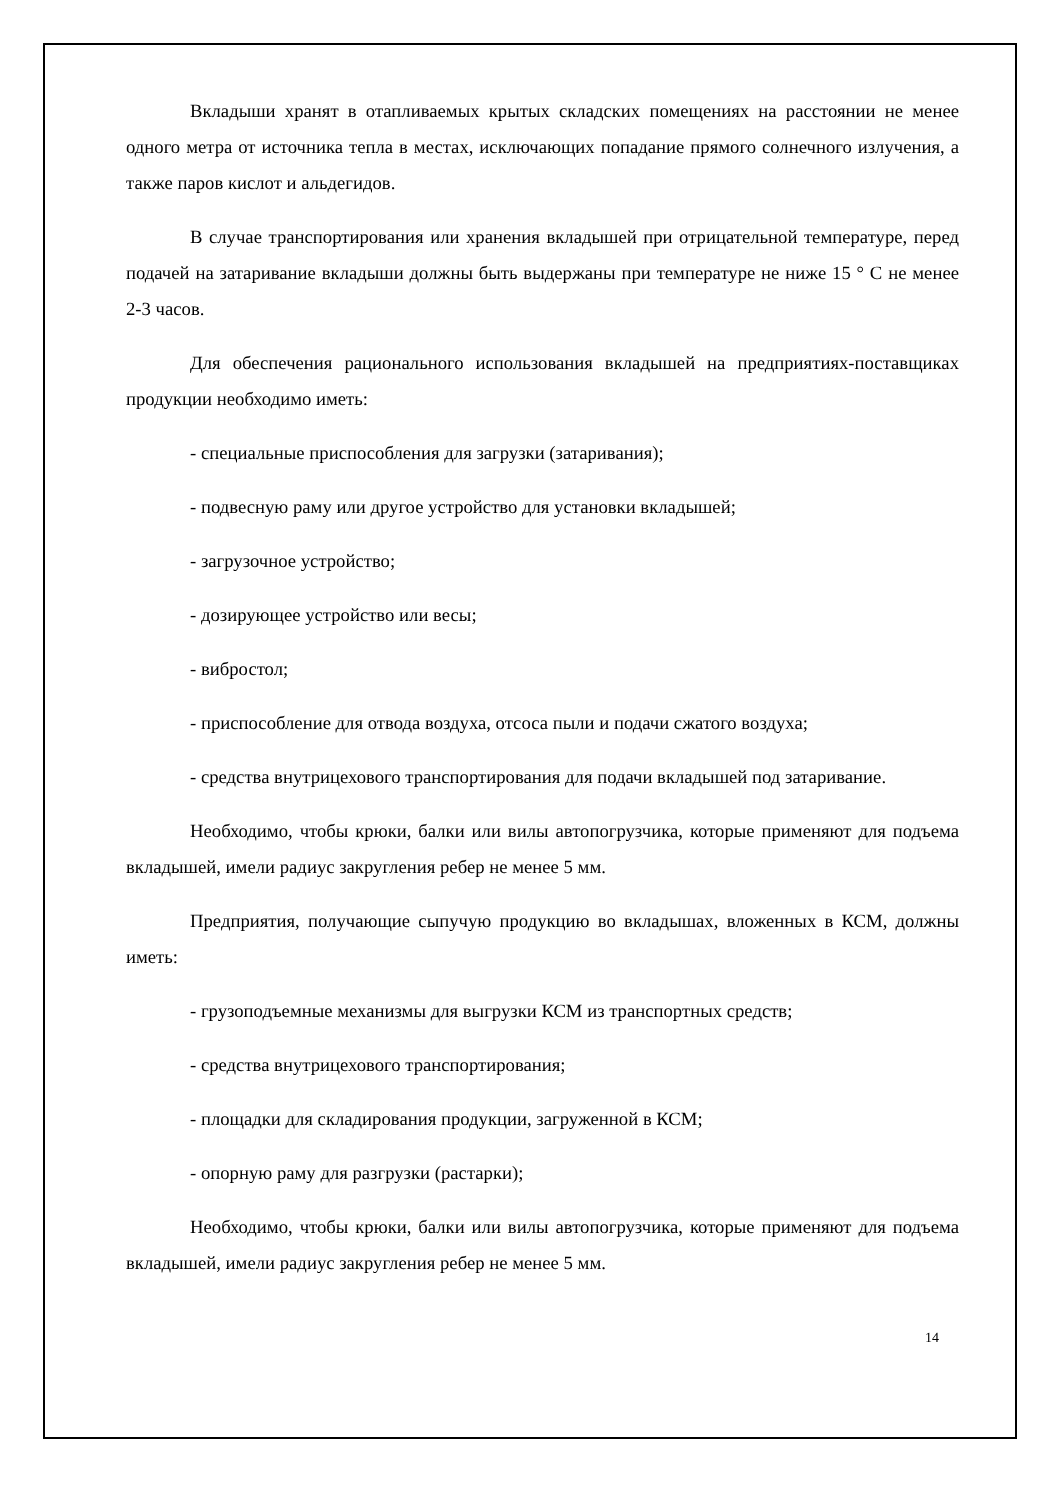Вкладыши хранят в отапливаемых крытых складских помещениях на расстоянии не менее одного метра от источника тепла в местах, исключающих попадание прямого солнечного излучения, а также паров кислот и альдегидов.
В случае транспортирования или хранения вкладышей при отрицательной температуре, перед подачей на затаривание вкладыши должны быть выдержаны при температуре не ниже 15 ° С не менее 2-3 часов.
Для обеспечения рационального использования вкладышей на предприятиях-поставщиках продукции необходимо иметь:
- специальные приспособления для загрузки (затаривания);
- подвесную раму или другое устройство для установки вкладышей;
- загрузочное устройство;
- дозирующее устройство или весы;
- вибростол;
- приспособление для отвода воздуха, отсоса пыли и подачи сжатого воздуха;
- средства внутрицехового транспортирования для подачи вкладышей под затаривание.
Необходимо, чтобы крюки, балки или вилы автопогрузчика, которые применяют для подъема вкладышей, имели радиус закругления ребер не менее 5 мм.
Предприятия, получающие сыпучую продукцию во вкладышах, вложенных в КСМ, должны иметь:
- грузоподъемные механизмы для выгрузки КСМ из транспортных средств;
- средства внутрицехового транспортирования;
- площадки для складирования продукции, загруженной в КСМ;
- опорную раму для разгрузки (растарки);
Необходимо, чтобы крюки, балки или вилы автопогрузчика, которые применяют для подъема вкладышей, имели радиус закругления ребер не менее 5 мм.
14